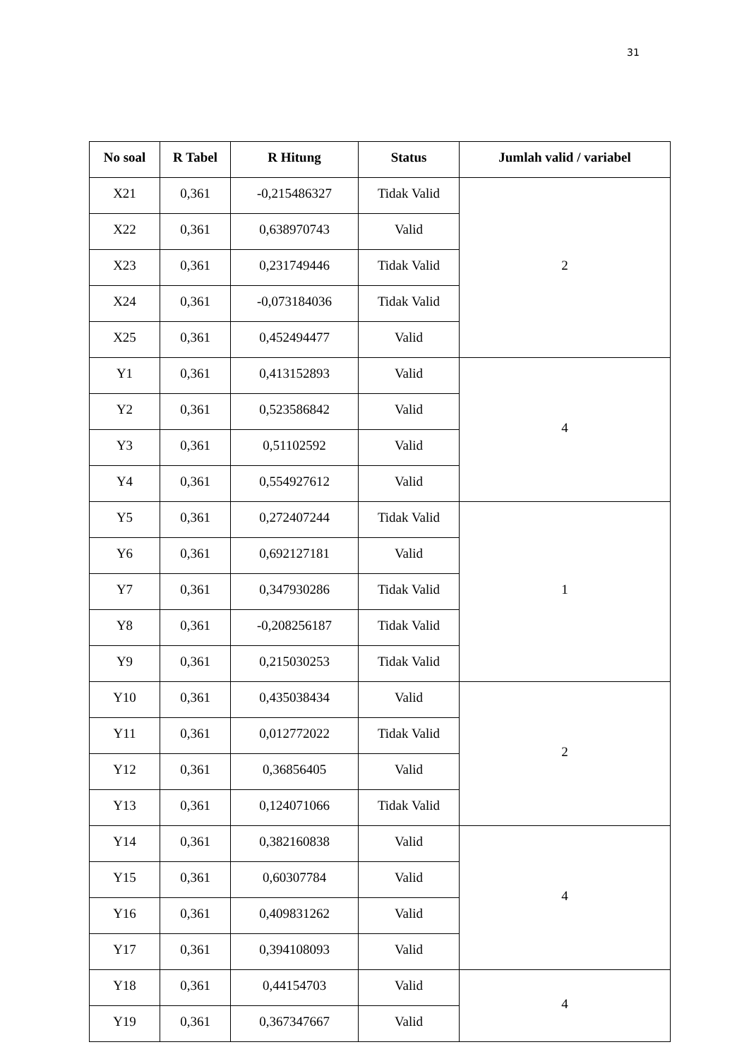31
| No soal | R Tabel | R Hitung | Status | Jumlah valid / variabel |
| --- | --- | --- | --- | --- |
| X21 | 0,361 | -0,215486327 | Tidak Valid | 2 |
| X22 | 0,361 | 0,638970743 | Valid | |
| X23 | 0,361 | 0,231749446 | Tidak Valid | |
| X24 | 0,361 | -0,073184036 | Tidak Valid | |
| X25 | 0,361 | 0,452494477 | Valid | |
| Y1 | 0,361 | 0,413152893 | Valid | 4 |
| Y2 | 0,361 | 0,523586842 | Valid | |
| Y3 | 0,361 | 0,51102592 | Valid | |
| Y4 | 0,361 | 0,554927612 | Valid | |
| Y5 | 0,361 | 0,272407244 | Tidak Valid | 1 |
| Y6 | 0,361 | 0,692127181 | Valid | |
| Y7 | 0,361 | 0,347930286 | Tidak Valid | |
| Y8 | 0,361 | -0,208256187 | Tidak Valid | |
| Y9 | 0,361 | 0,215030253 | Tidak Valid | |
| Y10 | 0,361 | 0,435038434 | Valid | 2 |
| Y11 | 0,361 | 0,012772022 | Tidak Valid | |
| Y12 | 0,361 | 0,36856405 | Valid | |
| Y13 | 0,361 | 0,124071066 | Tidak Valid | |
| Y14 | 0,361 | 0,382160838 | Valid | 4 |
| Y15 | 0,361 | 0,60307784 | Valid | |
| Y16 | 0,361 | 0,409831262 | Valid | |
| Y17 | 0,361 | 0,394108093 | Valid | |
| Y18 | 0,361 | 0,44154703 | Valid | 4 |
| Y19 | 0,361 | 0,367347667 | Valid | |